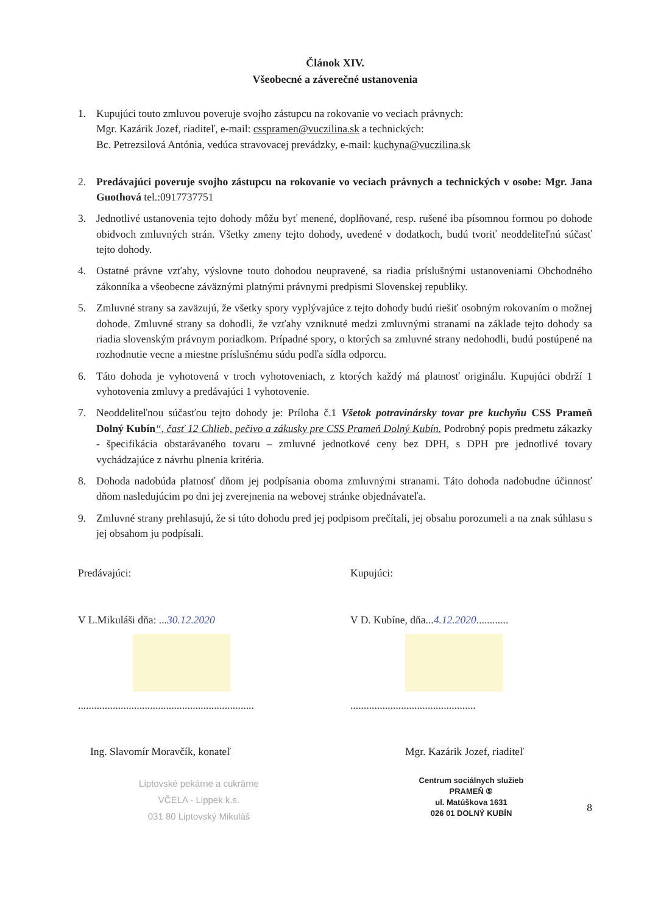Článok XIV.
Všeobecné a záverečné ustanovenia
1. Kupujúci touto zmluvou poveruje svojho zástupcu na rokovanie vo veciach právnych:
Mgr. Kazárik Jozef, riaditeľ, e-mail: csspramen@vuczilina.sk a technických:
Bc. Petrezsilová Antónia, vedúca stravovacej prevádzky, e-mail: kuchyna@vuczilina.sk
2. Predávajúci poveruje svojho zástupcu na rokovanie vo veciach právnych a technických v osobe: Mgr. Jana Guothová tel.:0917737751
3. Jednotlivé ustanovenia tejto dohody môžu byť menené, doplňované, resp. rušené iba písomnou formou po dohode obidvoch zmluvných strán. Všetky zmeny tejto dohody, uvedené v dodatkoch, budú tvoriť neoddeliteľnú súčasť tejto dohody.
4. Ostatné právne vzťahy, výslovne touto dohodou neupravené, sa riadia príslušnými ustanoveniami Obchodného zákonníka a všeobecne záväznými platnými právnymi predpismi Slovenskej republiky.
5. Zmluvné strany sa zaväzujú, že všetky spory vyplývajúce z tejto dohody budú riešiť osobným rokovaním o možnej dohode. Zmluvné strany sa dohodli, že vzťahy vzniknuté medzi zmluvnými stranami na základe tejto dohody sa riadia slovenským právnym poriadkom. Prípadné spory, o ktorých sa zmluvné strany nedohodli, budú postúpené na rozhodnutie vecne a miestne príslušnému súdu podľa sídla odporcu.
6. Táto dohoda je vyhotovená v troch vyhotoveniach, z ktorých každý má platnosť originálu. Kupujúci obdrží 1 vyhotovenia zmluvy a predávajúci 1 vyhotovenie.
7. Neoddeliteľnou súčasťou tejto dohody je: Príloha č.1 Všetok potravinársky tovar pre kuchyňu CSS Prameň Dolný Kubín“, časť 12 Chlieb, pečivo a zákusky pre CSS Prameň Dolný Kubín. Podrobný popis predmetu zákazky - špecifikácia obstarávaného tovaru – zmluvné jednotkové ceny bez DPH, s DPH pre jednotlivé tovary vychádzajúce z návrhu plnenia kritéria.
8. Dohoda nadobúda platnosť dňom jej podpísania oboma zmluvnými stranami. Táto dohoda nadobudne účinnosť dňom nasledujúcim po dni jej zverejnenia na webovej stránke objednávateľa.
9. Zmluvné strany prehlasujú, že si túto dohodu pred jej podpisom prečítali, jej obsahu porozumeli a na znak súhlasu s jej obsahom ju podpísali.
Predávajúci:
V L.Mikuláši dňa: ...30.12.2020
..................................................................
Ing. Slavomír Moravčík, konateľ
Liptovské pekárne a cukrárne
VČELA - Lippek k.s.
031 80 Liptovský Mikuláš
Kupujúci:
V D. Kubíne, dňa...4.12.2020............
...............................................
Mgr. Kazárik Jozef, riaditeľ
Centrum sociálnych služieb
PRAMEŇ ⑤
ul. Matúškova 1631
026 01 DOLNÝ KUBÍN
8